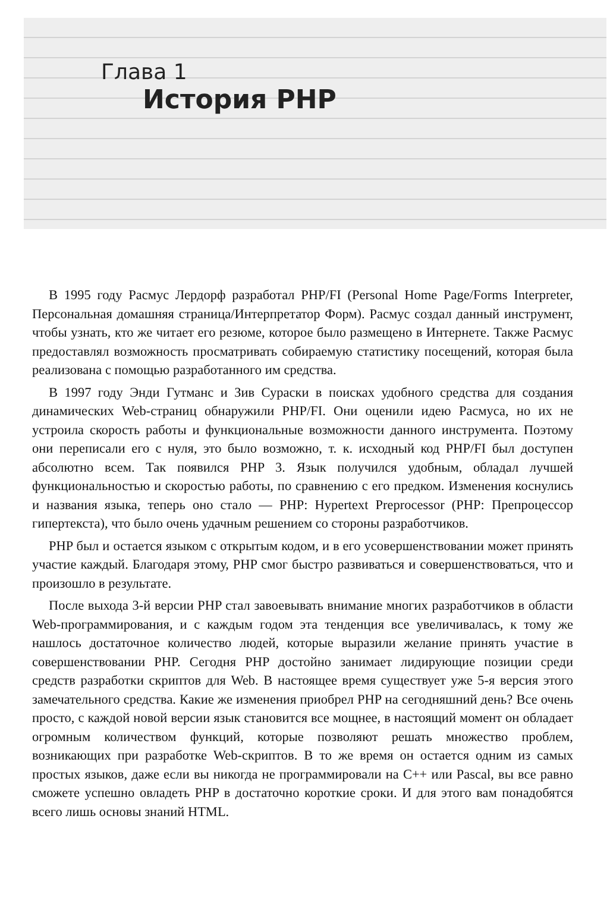Глава 1
История PHP
В 1995 году Расмус Лердорф разработал PHP/FI (Personal Home Page/Forms Interpreter, Персональная домашняя страница/Интерпретатор Форм). Расмус создал данный инструмент, чтобы узнать, кто же читает его резюме, которое было размещено в Интернете. Также Расмус предоставлял возможность просматривать собираемую статистику посещений, которая была реализована с помощью разработанного им средства.
В 1997 году Энди Гутманс и Зив Сураски в поисках удобного средства для создания динамических Web-страниц обнаружили PHP/FI. Они оценили идею Расмуса, но их не устроила скорость работы и функциональные возможности данного инструмента. Поэтому они переписали его с нуля, это было возможно, т. к. исходный код PHP/FI был доступен абсолютно всем. Так появился PHP 3. Язык получился удобным, обладал лучшей функциональностью и скоростью работы, по сравнению с его предком. Изменения коснулись и названия языка, теперь оно стало — PHP: Hypertext Preprocessor (PHP: Препроцессор гипертекста), что было очень удачным решением со стороны разработчиков.
PHP был и остается языком с открытым кодом, и в его усовершенствовании может принять участие каждый. Благодаря этому, PHP смог быстро развиваться и совершенствоваться, что и произошло в результате.
После выхода 3-й версии PHP стал завоевывать внимание многих разработчиков в области Web-программирования, и с каждым годом эта тенденция все увеличивалась, к тому же нашлось достаточное количество людей, которые выразили желание принять участие в совершенствовании PHP. Сегодня PHP достойно занимает лидирующие позиции среди средств разработки скриптов для Web. В настоящее время существует уже 5-я версия этого замечательного средства. Какие же изменения приобрел PHP на сегодняшний день? Все очень просто, с каждой новой версии язык становится все мощнее, в настоящий момент он обладает огромным количеством функций, которые позволяют решать множество проблем, возникающих при разработке Web-скриптов. В то же время он остается одним из самых простых языков, даже если вы никогда не программировали на C++ или Pascal, вы все равно сможете успешно овладеть PHP в достаточно короткие сроки. И для этого вам понадобятся всего лишь основы знаний HTML.